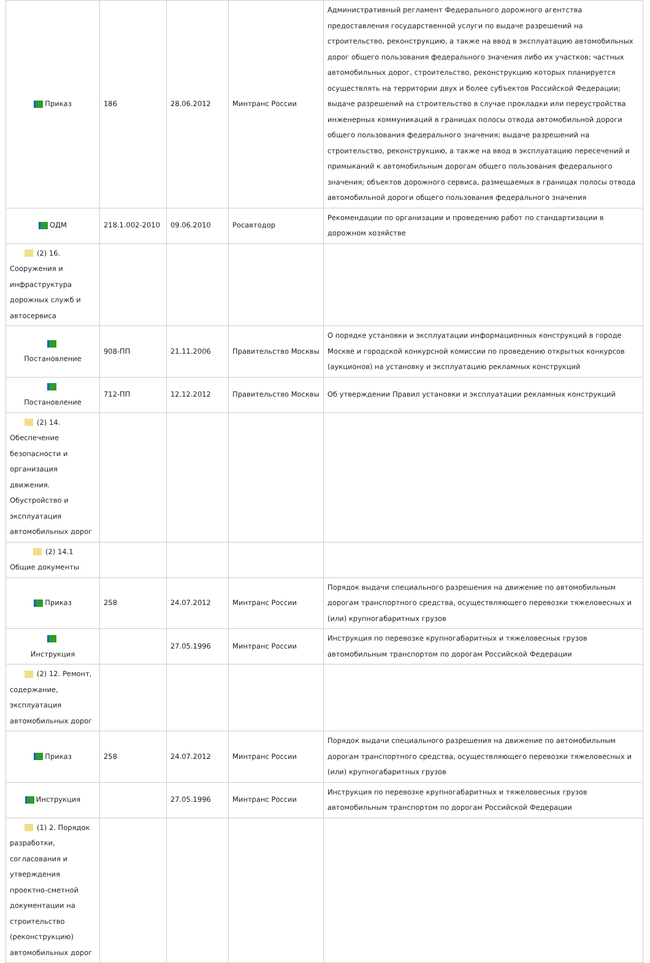| Приказ | 186 | 28.06.2012 | Минтранс России | Административный регламент Федерального дорожного агентства предоставления государственной услуги по выдаче разрешений на строительство, реконструкцию, а также на ввод в эксплуатацию автомобильных дорог общего пользования федерального значения либо их участков; частных автомобильных дорог, строительство, реконструкцию которых планируется осуществлять на территории двух и более субъектов Российской Федерации; выдаче разрешений на строительство в случае прокладки или переустройства инженерных коммуникаций в границах полосы отвода автомобильной дороги общего пользования федерального значения; выдаче разрешений на строительство, реконструкцию, а также на ввод в эксплуатацию пересечений и примыканий к автомобильным дорогам общего пользования федерального значения; объектов дорожного сервиса, размещаемых в границах полосы отвода автомобильной дороги общего пользования федерального значения |
| ОДМ | 218.1.002-2010 | 09.06.2010 | Росавтодор | Рекомендации по организации и проведению работ по стандартизации в дорожном хозяйстве |
| (2) 16. Сооружения и инфраструктура дорожных служб и автосервиса | | | | |
| Постановление | 908-ПП | 21.11.2006 | Правительство Москвы | О порядке установки и эксплуатации информационных конструкций в городе Москве и городской конкурсной комиссии по проведению открытых конкурсов (аукционов) на установку и эксплуатацию рекламных конструкций |
| Постановление | 712-ПП | 12.12.2012 | Правительство Москвы | Об утверждении Правил установки и эксплуатации рекламных конструкций |
| (2) 14. Обеспечение безопасности и организация движения. Обустройство и эксплуатация автомобильных дорог | | | | |
| (2) 14.1 Общие документы | | | | |
| Приказ | 258 | 24.07.2012 | Минтранс России | Порядок выдачи специального разрешения на движение по автомобильным дорогам транспортного средства, осуществляющего перевозки тяжеловесных и (или) крупногабаритных грузов |
| Инструкция | | 27.05.1996 | Минтранс России | Инструкция по перевозке крупногабаритных и тяжеловесных грузов автомобильным транспортом по дорогам Российской Федерации |
| (2) 12. Ремонт, содержание, эксплуатация автомобильных дорог | | | | |
| Приказ | 258 | 24.07.2012 | Минтранс России | Порядок выдачи специального разрешения на движение по автомобильным дорогам транспортного средства, осуществляющего перевозки тяжеловесных и (или) крупногабаритных грузов |
| Инструкция | | 27.05.1996 | Минтранс России | Инструкция по перевозке крупногабаритных и тяжеловесных грузов автомобильным транспортом по дорогам Российской Федерации |
| (1) 2. Порядок разработки, согласования и утверждения проектно-сметной документации на строительство (реконструкцию) автомобильных дорог | | | | |